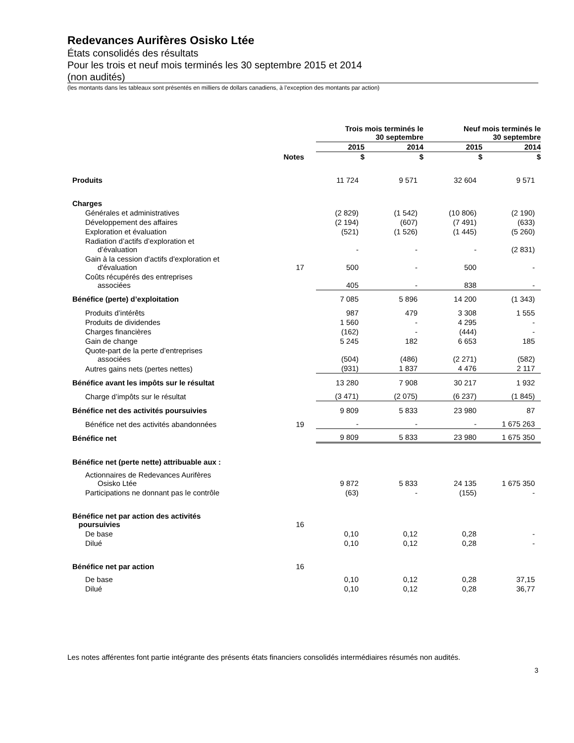Redevances Aurifères Osisko Ltée
États consolidés des résultats
Pour les trois et neuf mois terminés les 30 septembre 2015 et 2014
(non audités)
(les montants dans les tableaux sont présentés en milliers de dollars canadiens, à l’exception des montants par action)
| | | Trois mois terminés le 30 septembre | | Neuf mois terminés le 30 septembre | |
| --- | --- | --- | --- | --- | --- |
| | | 2015 | 2014 | 2015 | 2014 |
| | Notes | $ | $ | $ | $ |
| Produits | | 11 724 | 9 571 | 32 604 | 9 571 |
| Charges | | | | | |
| Générales et administratives | | (2 829) | (1 542) | (10 806) | (2 190) |
| Développement des affaires | | (2 194) | (607) | (7 491) | (633) |
| Exploration et évaluation | | (521) | (1 526) | (1 445) | (5 260) |
| Radiation d’actifs d’exploration et d’évaluation | | - | - | - | (2 831) |
| Gain à la cession d'actifs d'exploration et d'évaluation | 17 | 500 | - | 500 | - |
| Coûts récupérés des entreprises associées | | 405 | - | 838 | - |
| Bénéfice (perte) d’exploitation | | 7 085 | 5 896 | 14 200 | (1 343) |
| Produits d’intérêts | | 987 | 479 | 3 308 | 1 555 |
| Produits de dividendes | | 1 560 | - | 4 295 | - |
| Charges financières | | (162) | - | (444) | - |
| Gain de change | | 5 245 | 182 | 6 653 | 185 |
| Quote-part de la perte d’entreprises associées | | (504) | (486) | (2 271) | (582) |
| Autres gains nets (pertes nettes) | | (931) | 1 837 | 4 476 | 2 117 |
| Bénéfice avant les impôts sur le résultat | | 13 280 | 7 908 | 30 217 | 1 932 |
| Charge d’impôts sur le résultat | | (3 471) | (2 075) | (6 237) | (1 845) |
| Bénéfice net des activités poursuivies | | 9 809 | 5 833 | 23 980 | 87 |
| Bénéfice net des activités abandonnées | 19 | - | - | - | 1 675 263 |
| Bénéfice net | | 9 809 | 5 833 | 23 980 | 1 675 350 |
| Bénéfice net (perte nette) attribuable aux : | | | | | |
| Actionnaires de Redevances Aurifères Osisko Ltée | | 9 872 | 5 833 | 24 135 | 1 675 350 |
| Participations ne donnant pas le contrôle | | (63) | - | (155) | - |
| Bénéfice net par action des activités poursuivies | 16 | | | | |
| De base | | 0,10 | 0,12 | 0,28 | - |
| Dilué | | 0,10 | 0,12 | 0,28 | - |
| Bénéfice net par action | 16 | | | | |
| De base | | 0,10 | 0,12 | 0,28 | 37,15 |
| Dilué | | 0,10 | 0,12 | 0,28 | 36,77 |
Les notes afférentes font partie intégrante des présents états financiers consolidés intermédiaires résumés non audités.
3